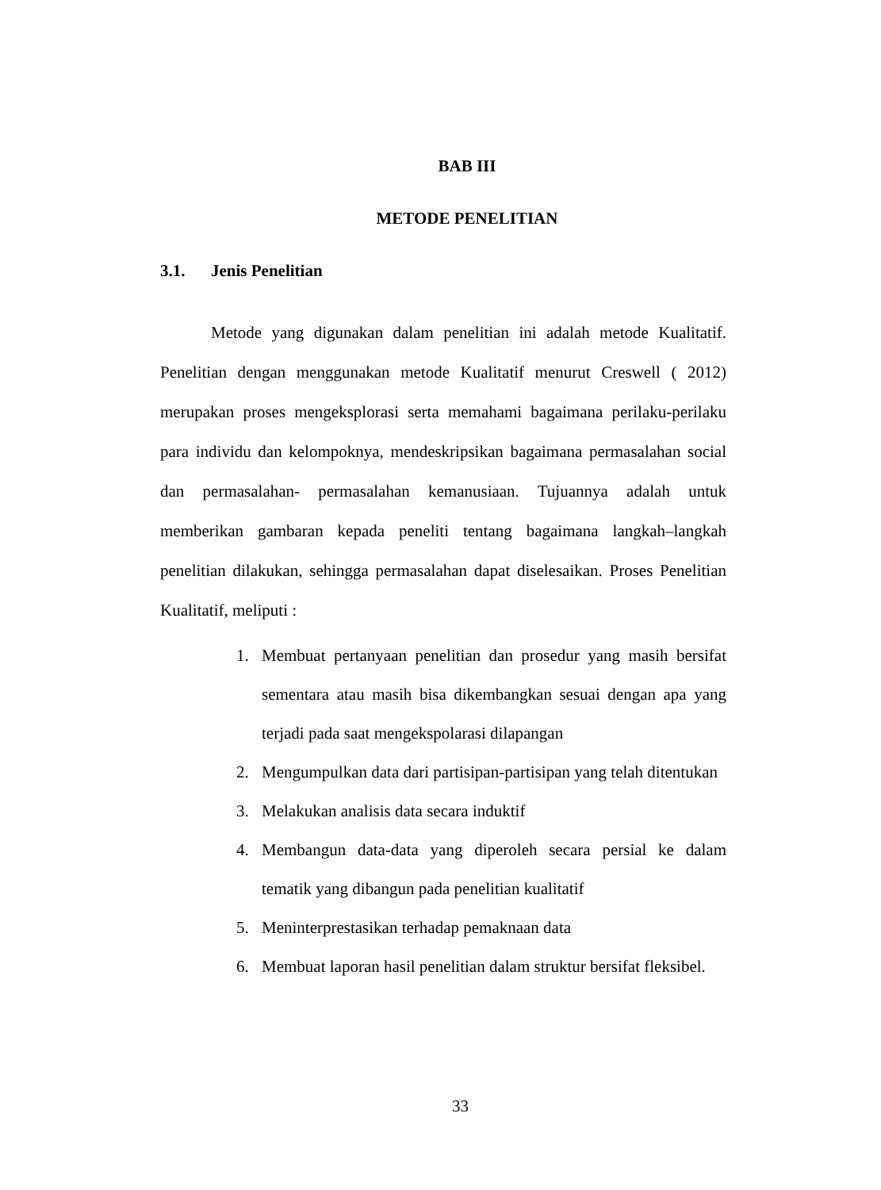BAB III
METODE PENELITIAN
3.1. Jenis Penelitian
Metode yang digunakan dalam penelitian ini adalah metode Kualitatif. Penelitian dengan menggunakan metode Kualitatif menurut Creswell ( 2012) merupakan proses mengeksplorasi serta memahami bagaimana perilaku-perilaku para individu dan kelompoknya, mendeskripsikan bagaimana permasalahan social dan permasalahan- permasalahan kemanusiaan. Tujuannya adalah untuk memberikan gambaran kepada peneliti tentang bagaimana langkah–langkah penelitian dilakukan, sehingga permasalahan dapat diselesaikan. Proses Penelitian Kualitatif, meliputi :
1. Membuat pertanyaan penelitian dan prosedur yang masih bersifat sementara atau masih bisa dikembangkan sesuai dengan apa yang terjadi pada saat mengekspolarasi dilapangan
2. Mengumpulkan data dari partisipan-partisipan yang telah ditentukan
3. Melakukan analisis data secara induktif
4. Membangun data-data yang diperoleh secara persial ke dalam tematik yang dibangun pada penelitian kualitatif
5. Meninterprestasikan terhadap pemaknaan data
6. Membuat laporan hasil penelitian dalam struktur bersifat fleksibel.
33